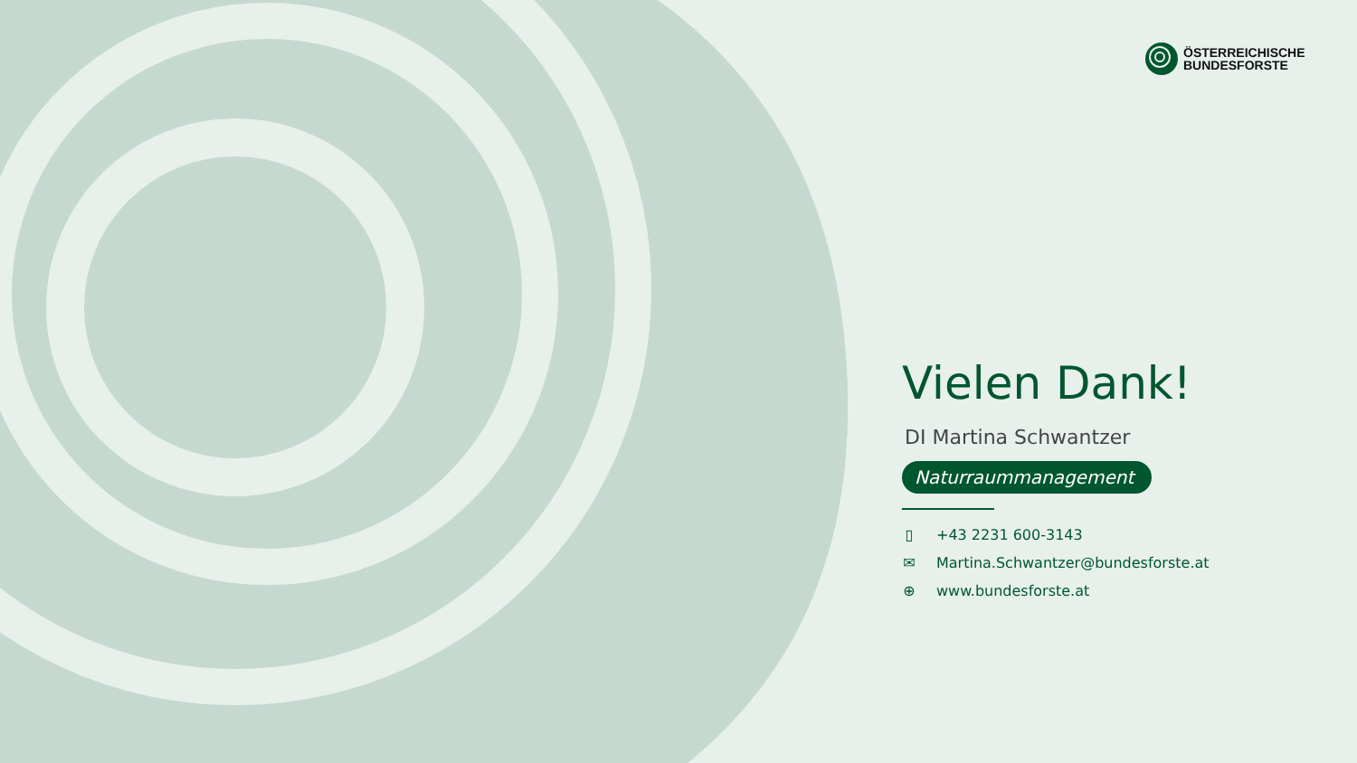ÖSTERREICHISCHE
BUNDESFORSTE
Vielen Dank!
DI Martina Schwantzer
Naturraummanagement
▯ +43 2231 600-3143
✉ Martina.Schwantzer@bundesforste.at
⊕ www.bundesforste.at